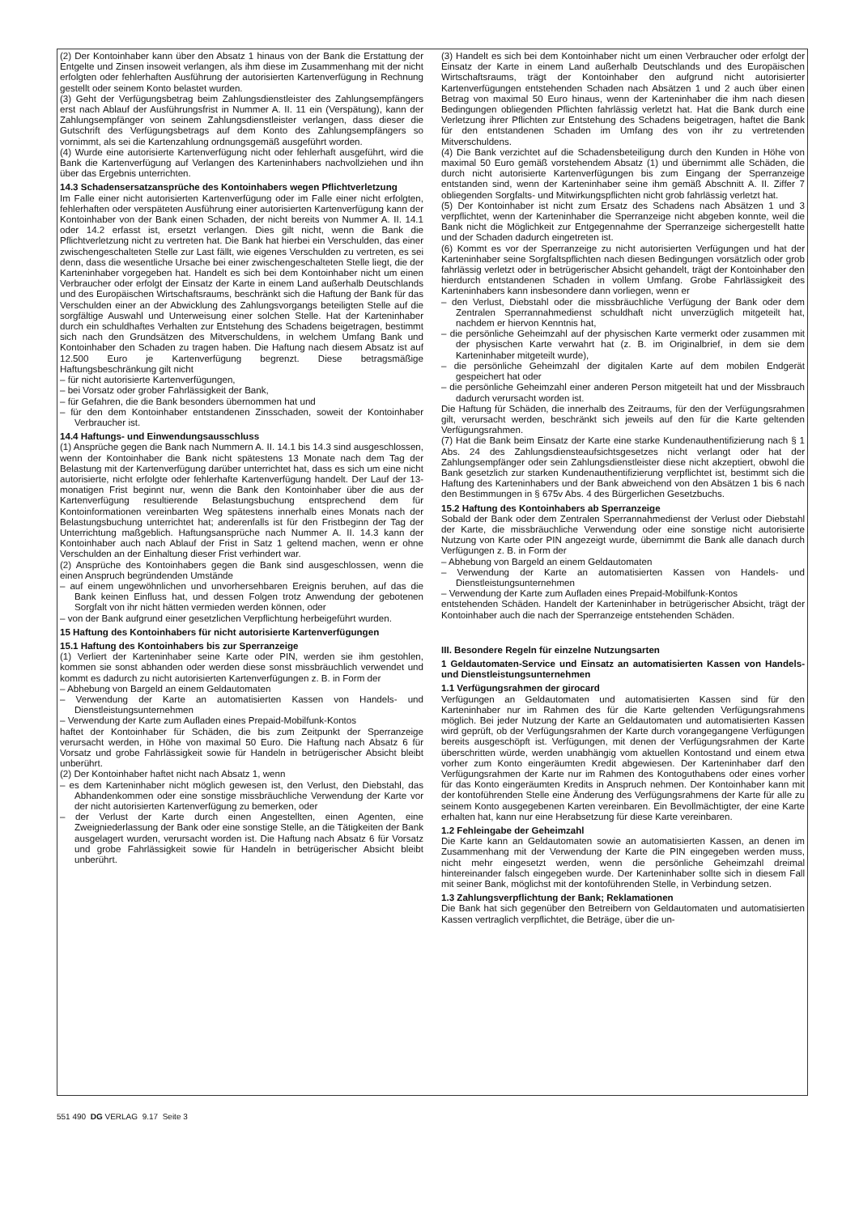(2) Der Kontoinhaber kann über den Absatz 1 hinaus von der Bank die Erstattung der Entgelte und Zinsen insoweit verlangen, als ihm diese im Zusammenhang mit der nicht erfolgten oder fehlerhaften Ausführung der autorisierten Kartenverfügung in Rechnung gestellt oder seinem Konto belastet wurden.
(3) Geht der Verfügungsbetrag beim Zahlungsdienstleister des Zahlungsempfängers erst nach Ablauf der Ausführungsfrist in Nummer A. II. 11 ein (Verspätung), kann der Zahlungsempfänger von seinem Zahlungsdienstleister verlangen, dass dieser die Gutschrift des Verfügungsbetrags auf dem Konto des Zahlungsempfängers so vornimmt, als sei die Kartenzahlung ordnungsgemäß ausgeführt worden.
(4) Wurde eine autorisierte Kartenverfügung nicht oder fehlerhaft ausgeführt, wird die Bank die Kartenverfügung auf Verlangen des Karteninhabers nachvollziehen und ihn über das Ergebnis unterrichten.
14.3 Schadensersatzansprüche des Kontoinhabers wegen Pflichtverletzung
Im Falle einer nicht autorisierten Kartenverfügung oder im Falle einer nicht erfolgten, fehlerhaften oder verspäteten Ausführung einer autorisierten Kartenverfügung kann der Kontoinhaber von der Bank einen Schaden, der nicht bereits von Nummer A. II. 14.1 oder 14.2 erfasst ist, ersetzt verlangen. Dies gilt nicht, wenn die Bank die Pflichtverletzung nicht zu vertreten hat. Die Bank hat hierbei ein Verschulden, das einer zwischengeschalteten Stelle zur Last fällt, wie eigenes Verschulden zu vertreten, es sei denn, dass die wesentliche Ursache bei einer zwischengeschalteten Stelle liegt, die der Karteninhaber vorgegeben hat. Handelt es sich bei dem Kontoinhaber nicht um einen Verbraucher oder erfolgt der Einsatz der Karte in einem Land außerhalb Deutschlands und des Europäischen Wirtschaftsraums, beschränkt sich die Haftung der Bank für das Verschulden einer an der Abwicklung des Zahlungsvorgangs beteiligten Stelle auf die sorgfältige Auswahl und Unterweisung einer solchen Stelle. Hat der Karteninhaber durch ein schuldhaftes Verhalten zur Entstehung des Schadens beigetragen, bestimmt sich nach den Grundsätzen des Mitverschuldens, in welchem Umfang Bank und Kontoinhaber den Schaden zu tragen haben. Die Haftung nach diesem Absatz ist auf 12.500 Euro je Kartenverfügung begrenzt. Diese betragsmäßige Haftungsbeschränkung gilt nicht
– für nicht autorisierte Kartenverfügungen,
– bei Vorsatz oder grober Fahrlässigkeit der Bank,
– für Gefahren, die die Bank besonders übernommen hat und
– für den dem Kontoinhaber entstandenen Zinsschaden, soweit der Kontoinhaber Verbraucher ist.
14.4 Haftungs- und Einwendungsausschluss
(1) Ansprüche gegen die Bank nach Nummern A. II. 14.1 bis 14.3 sind ausgeschlossen, wenn der Kontoinhaber die Bank nicht spätestens 13 Monate nach dem Tag der Belastung mit der Kartenverfügung darüber unterrichtet hat, dass es sich um eine nicht autorisierte, nicht erfolgte oder fehlerhafte Kartenverfügung handelt. Der Lauf der 13-monatigen Frist beginnt nur, wenn die Bank den Kontoinhaber über die aus der Kartenverfügung resultierende Belastungsbuchung entsprechend dem für Kontoinformationen vereinbarten Weg spätestens innerhalb eines Monats nach der Belastungsbuchung unterrichtet hat; anderenfalls ist für den Fristbeginn der Tag der Unterrichtung maßgeblich. Haftungsansprüche nach Nummer A. II. 14.3 kann der Kontoinhaber auch nach Ablauf der Frist in Satz 1 geltend machen, wenn er ohne Verschulden an der Einhaltung dieser Frist verhindert war.
(2) Ansprüche des Kontoinhabers gegen die Bank sind ausgeschlossen, wenn die einen Anspruch begründenden Umstände
– auf einem ungewöhnlichen und unvorhersehbaren Ereignis beruhen, auf das die Bank keinen Einfluss hat, und dessen Folgen trotz Anwendung der gebotenen Sorgfalt von ihr nicht hätten vermieden werden können, oder
– von der Bank aufgrund einer gesetzlichen Verpflichtung herbeigeführt wurden.
15 Haftung des Kontoinhabers für nicht autorisierte Kartenverfügungen
15.1 Haftung des Kontoinhabers bis zur Sperranzeige
(1) Verliert der Karteninhaber seine Karte oder PIN, werden sie ihm gestohlen, kommen sie sonst abhanden oder werden diese sonst missbräuchlich verwendet und kommt es dadurch zu nicht autorisierten Kartenverfügungen z. B. in Form der
– Abhebung von Bargeld an einem Geldautomaten
– Verwendung der Karte an automatisierten Kassen von Handels- und Dienstleistungsunternehmen
– Verwendung der Karte zum Aufladen eines Prepaid-Mobilfunk-Kontos
haftet der Kontoinhaber für Schäden, die bis zum Zeitpunkt der Sperranzeige verursacht werden, in Höhe von maximal 50 Euro. Die Haftung nach Absatz 6 für Vorsatz und grobe Fahrlässigkeit sowie für Handeln in betrügerischer Absicht bleibt unberührt.
(2) Der Kontoinhaber haftet nicht nach Absatz 1, wenn
– es dem Karteninhaber nicht möglich gewesen ist, den Verlust, den Diebstahl, das Abhandenkommen oder eine sonstige missbräuchliche Verwendung der Karte vor der nicht autorisierten Kartenverfügung zu bemerken, oder
– der Verlust der Karte durch einen Angestellten, einen Agenten, eine Zweigniederlassung der Bank oder eine sonstige Stelle, an die Tätigkeiten der Bank ausgelagert wurden, verursacht worden ist. Die Haftung nach Absatz 6 für Vorsatz und grobe Fahrlässigkeit sowie für Handeln in betrügerischer Absicht bleibt unberührt.
(3) Handelt es sich bei dem Kontoinhaber nicht um einen Verbraucher oder erfolgt der Einsatz der Karte in einem Land außerhalb Deutschlands und des Europäischen Wirtschaftsraums, trägt der Kontoinhaber den aufgrund nicht autorisierter Kartenverfügungen entstehenden Schaden nach Absätzen 1 und 2 auch über einen Betrag von maximal 50 Euro hinaus, wenn der Karteninhaber die ihm nach diesen Bedingungen obliegenden Pflichten fahrlässig verletzt hat. Hat die Bank durch eine Verletzung ihrer Pflichten zur Entstehung des Schadens beigetragen, haftet die Bank für den entstandenen Schaden im Umfang des von ihr zu vertretenden Mitverschuldens.
(4) Die Bank verzichtet auf die Schadensbeteiligung durch den Kunden in Höhe von maximal 50 Euro gemäß vorstehendem Absatz (1) und übernimmt alle Schäden, die durch nicht autorisierte Kartenverfügungen bis zum Eingang der Sperranzeige entstanden sind, wenn der Karteninhaber seine ihm gemäß Abschnitt A. II. Ziffer 7 obliegenden Sorgfalts- und Mitwirkungspflichten nicht grob fahrlässig verletzt hat.
(5) Der Kontoinhaber ist nicht zum Ersatz des Schadens nach Absätzen 1 und 3 verpflichtet, wenn der Karteninhaber die Sperranzeige nicht abgeben konnte, weil die Bank nicht die Möglichkeit zur Entgegennahme der Sperranzeige sichergestellt hatte und der Schaden dadurch eingetreten ist.
(6) Kommt es vor der Sperranzeige zu nicht autorisierten Verfügungen und hat der Karteninhaber seine Sorgfaltspflichten nach diesen Bedingungen vorsätzlich oder grob fahrlässig verletzt oder in betrügerischer Absicht gehandelt, trägt der Kontoinhaber den hierdurch entstandenen Schaden in vollem Umfang. Grobe Fahrlässigkeit des Karteninhabers kann insbesondere dann vorliegen, wenn er
– den Verlust, Diebstahl oder die missbräuchliche Verfügung der Bank oder dem Zentralen Sperrannahmedienst schuldhaft nicht unverzüglich mitgeteilt hat, nachdem er hiervon Kenntnis hat,
– die persönliche Geheimzahl auf der physischen Karte vermerkt oder zusammen mit der physischen Karte verwahrt hat (z. B. im Originalbrief, in dem sie dem Karteninhaber mitgeteilt wurde),
– die persönliche Geheimzahl der digitalen Karte auf dem mobilen Endgerät gespeichert hat oder
– die persönliche Geheimzahl einer anderen Person mitgeteilt hat und der Missbrauch dadurch verursacht worden ist.
Die Haftung für Schäden, die innerhalb des Zeitraums, für den der Verfügungsrahmen gilt, verursacht werden, beschränkt sich jeweils auf den für die Karte geltenden Verfügungsrahmen.
(7) Hat die Bank beim Einsatz der Karte eine starke Kundenauthentifizierung nach § 1 Abs. 24 des Zahlungsdiensteaufsichtsgesetzes nicht verlangt oder hat der Zahlungsempfänger oder sein Zahlungsdienstleister diese nicht akzeptiert, obwohl die Bank gesetzlich zur starken Kundenauthentifizierung verpflichtet ist, bestimmt sich die Haftung des Karteninhabers und der Bank abweichend von den Absätzen 1 bis 6 nach den Bestimmungen in § 675v Abs. 4 des Bürgerlichen Gesetzbuchs.
15.2 Haftung des Kontoinhabers ab Sperranzeige
Sobald der Bank oder dem Zentralen Sperrannahmedienst der Verlust oder Diebstahl der Karte, die missbräuchliche Verwendung oder eine sonstige nicht autorisierte Nutzung von Karte oder PIN angezeigt wurde, übernimmt die Bank alle danach durch Verfügungen z. B. in Form der
– Abhebung von Bargeld an einem Geldautomaten
– Verwendung der Karte an automatisierten Kassen von Handels- und Dienstleistungsunternehmen
– Verwendung der Karte zum Aufladen eines Prepaid-Mobilfunk-Kontos
entstehenden Schäden. Handelt der Karteninhaber in betrügerischer Absicht, trägt der Kontoinhaber auch die nach der Sperranzeige entstehenden Schäden.
III. Besondere Regeln für einzelne Nutzungsarten
1 Geldautomaten-Service und Einsatz an automatisierten Kassen von Handels- und Dienstleistungsunternehmen
1.1 Verfügungsrahmen der girocard
Verfügungen an Geldautomaten und automatisierten Kassen sind für den Karteninhaber nur im Rahmen des für die Karte geltenden Verfügungsrahmens möglich. Bei jeder Nutzung der Karte an Geldautomaten und automatisierten Kassen wird geprüft, ob der Verfügungsrahmen der Karte durch vorangegangene Verfügungen bereits ausgeschöpft ist. Verfügungen, mit denen der Verfügungsrahmen der Karte überschritten würde, werden unabhängig vom aktuellen Kontostand und einem etwa vorher zum Konto eingeräumten Kredit abgewiesen. Der Karteninhaber darf den Verfügungsrahmen der Karte nur im Rahmen des Kontoguthabens oder eines vorher für das Konto eingeräumten Kredits in Anspruch nehmen. Der Kontoinhaber kann mit der kontoführenden Stelle eine Änderung des Verfügungsrahmens der Karte für alle zu seinem Konto ausgegebenen Karten vereinbaren. Ein Bevollmächtigter, der eine Karte erhalten hat, kann nur eine Herabsetzung für diese Karte vereinbaren.
1.2 Fehleingabe der Geheimzahl
Die Karte kann an Geldautomaten sowie an automatisierten Kassen, an denen im Zusammenhang mit der Verwendung der Karte die PIN eingegeben werden muss, nicht mehr eingesetzt werden, wenn die persönliche Geheimzahl dreimal hintereinander falsch eingegeben wurde. Der Karteninhaber sollte sich in diesem Fall mit seiner Bank, möglichst mit der kontoführenden Stelle, in Verbindung setzen.
1.3 Zahlungsverpflichtung der Bank; Reklamationen
Die Bank hat sich gegenüber den Betreibern von Geldautomaten und automatisierten Kassen vertraglich verpflichtet, die Beträge, über die un-
551 490 DG VERLAG 9.17 Seite 3